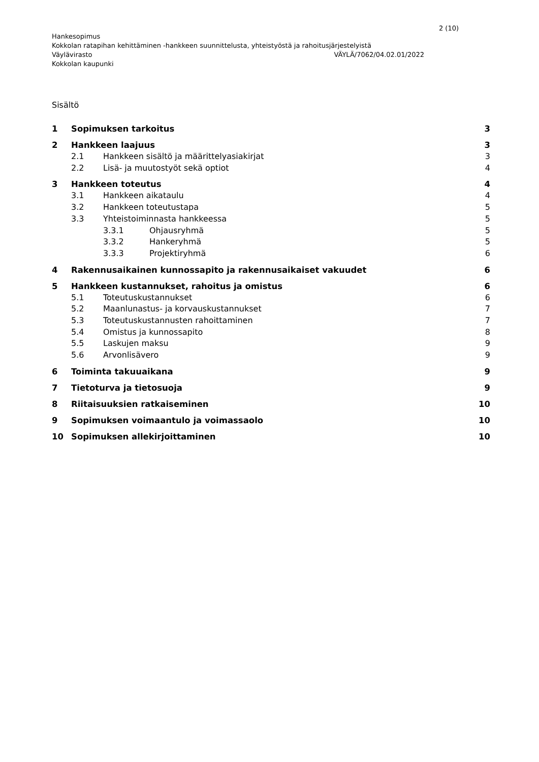2 (10)
Hankesopimus
Kokkolan ratapihan kehittäminen -hankkeen suunnittelusta, yhteistyöstä ja rahoitusjärjestelyistä
Väylävirasto VÄYLÄ/7062/04.02.01/2022
Kokkolan kaupunki
Sisältö
1 Sopimuksen tarkoitus 3
2 Hankkeen laajuus 3
2.1 Hankkeen sisältö ja määrittelyasiakirjat 3
2.2 Lisä- ja muutostyöt sekä optiot 4
3 Hankkeen toteutus 4
3.1 Hankkeen aikataulu 4
3.2 Hankkeen toteutustapa 5
3.3 Yhteistoiminnasta hankkeessa 5
3.3.1 Ohjausryhmä 5
3.3.2 Hankeryhmä 5
3.3.3 Projektiryhmä 6
4 Rakennusaikainen kunnossapito ja rakennusaikaiset vakuudet 6
5 Hankkeen kustannukset, rahoitus ja omistus 6
5.1 Toteutuskustannukset 6
5.2 Maanlunastus- ja korvauskustannukset 7
5.3 Toteutuskustannusten rahoittaminen 7
5.4 Omistus ja kunnossapito 8
5.5 Laskujen maksu 9
5.6 Arvonlisävero 9
6 Toiminta takuuaikana 9
7 Tietoturva ja tietosuoja 9
8 Riitaisuuksien ratkaiseminen 10
9 Sopimuksen voimaantulo ja voimassaolo 10
10 Sopimuksen allekirjoittaminen 10